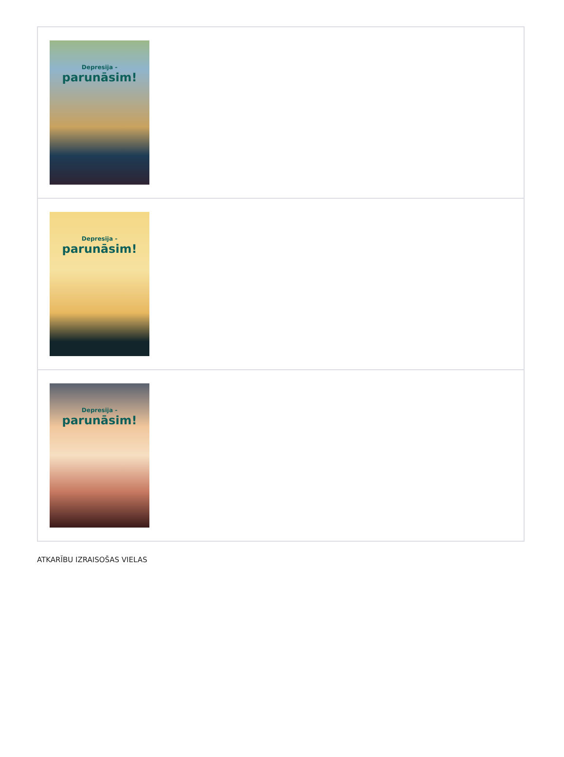| Depresija - parunāsim! |
| Depresija - parunāsim! |
| Depresija - parunāsim! |
ATKARĪBU IZRAISOŠAS VIELAS